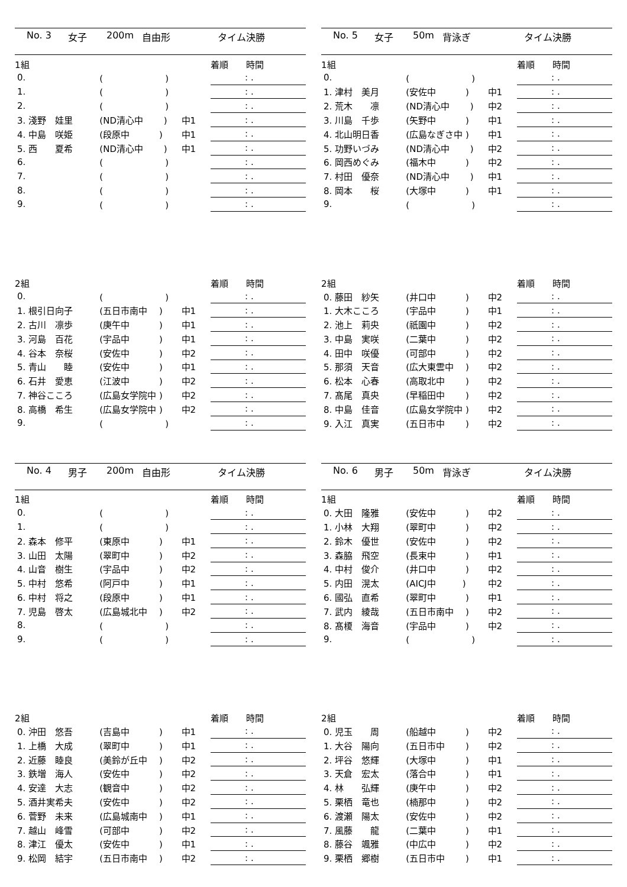No. 3 女子 200m 自由形 タイム決勝
| 1組 | | | 着順 時間 |
| 0. | ( ) | | : . |
| 1. | ( ) | | : . |
| 2. | ( ) | | : . |
| 3. 淺野 娃里 | (ND清心中 ) | 中1 | : . |
| 4. 中島 咲姫 | (段原中 ) | 中1 | : . |
| 5. 西 夏希 | (ND清心中 ) | 中1 | : . |
| 6. | ( ) | | : . |
| 7. | ( ) | | : . |
| 8. | ( ) | | : . |
| 9. | ( ) | | : . |
| 2組 | | | 着順 時間 |
| 0. | ( ) | | : . |
| 1. 根引日向子 | (五日市南中 ) | 中1 | : . |
| 2. 古川 凛歩 | (庚午中 ) | 中1 | : . |
| 3. 河島 百花 | (宇品中 ) | 中1 | : . |
| 4. 谷本 奈桜 | (安佐中 ) | 中2 | : . |
| 5. 青山 睦 | (安佐中 ) | 中1 | : . |
| 6. 石井 愛恵 | (江波中 ) | 中2 | : . |
| 7. 神谷こころ | (広島女学院中 ) | 中2 | : . |
| 8. 高橋 希生 | (広島女学院中 ) | 中2 | : . |
| 9. | ( ) | | : . |
No. 4 男子 200m 自由形 タイム決勝
| 1組 | | | 着順 時間 |
| 0. | ( ) | | : . |
| 1. | ( ) | | : . |
| 2. 森本 修平 | (東原中 ) | 中1 | : . |
| 3. 山田 太陽 | (翠町中 ) | 中2 | : . |
| 4. 山音 樹生 | (宇品中 ) | 中2 | : . |
| 5. 中村 悠希 | (阿戸中 ) | 中1 | : . |
| 6. 中村 将之 | (段原中 ) | 中1 | : . |
| 7. 児島 啓太 | (広島城北中 ) | 中2 | : . |
| 8. | ( ) | | : . |
| 9. | ( ) | | : . |
| 2組 | | | 着順 時間 |
| 0. 沖田 悠吾 | (吉島中 ) | 中1 | : . |
| 1. 上橋 大成 | (翠町中 ) | 中1 | : . |
| 2. 近藤 睦良 | (美鈴が丘中 ) | 中2 | : . |
| 3. 鉄増 海人 | (安佐中 ) | 中2 | : . |
| 4. 安達 大志 | (観音中 ) | 中2 | : . |
| 5. 酒井実希夫 | (安佐中 ) | 中2 | : . |
| 6. 菅野 未来 | (広島城南中 ) | 中1 | : . |
| 7. 越山 峰雪 | (可部中 ) | 中2 | : . |
| 8. 津江 優太 | (安佐中 ) | 中1 | : . |
| 9. 松岡 結宇 | (五日市南中 ) | 中2 | : . |
No. 5 女子 50m 背泳ぎ タイム決勝
| 1組 | | | 着順 時間 |
| 0. | ( ) | | : . |
| 1. 津村 美月 | (安佐中 ) | 中1 | : . |
| 2. 荒木 凛 | (ND清心中 ) | 中2 | : . |
| 3. 川島 千歩 | (矢野中 ) | 中1 | : . |
| 4. 北山明日香 | (広島なぎさ中 ) | 中1 | : . |
| 5. 功野いづみ | (ND清心中 ) | 中2 | : . |
| 6. 岡西めぐみ | (福木中 ) | 中2 | : . |
| 7. 村田 優奈 | (ND清心中 ) | 中1 | : . |
| 8. 岡本 桜 | (大塚中 ) | 中1 | : . |
| 9. | ( ) | | : . |
| 2組 | | | 着順 時間 |
| 0. 藤田 紗矢 | (井口中 ) | 中2 | : . |
| 1. 大木こころ | (宇品中 ) | 中1 | : . |
| 2. 池上 莉央 | (祇園中 ) | 中2 | : . |
| 3. 中島 実咲 | (二葉中 ) | 中2 | : . |
| 4. 田中 咲優 | (可部中 ) | 中2 | : . |
| 5. 那須 天音 | (広大東雲中 ) | 中2 | : . |
| 6. 松本 心春 | (高取北中 ) | 中2 | : . |
| 7. 髙尾 真央 | (早稲田中 ) | 中2 | : . |
| 8. 中島 佳音 | (広島女学院中 ) | 中2 | : . |
| 9. 入江 真実 | (五日市中 ) | 中2 | : . |
No. 6 男子 50m 背泳ぎ タイム決勝
| 1組 | | | 着順 時間 |
| 0. 大田 隆雅 | (安佐中 ) | 中2 | : . |
| 1. 小林 大翔 | (翠町中 ) | 中2 | : . |
| 2. 鈴木 優世 | (安佐中 ) | 中2 | : . |
| 3. 森脇 飛空 | (長束中 ) | 中1 | : . |
| 4. 中村 俊介 | (井口中 ) | 中2 | : . |
| 5. 内田 滉太 | (AICJ中 ) | 中2 | : . |
| 6. 國弘 直希 | (翠町中 ) | 中1 | : . |
| 7. 武内 綾哉 | (五日市南中 ) | 中2 | : . |
| 8. 髙榎 海音 | (宇品中 ) | 中2 | : . |
| 9. | ( ) | | : . |
| 2組 | | | 着順 時間 |
| 0. 児玉 周 | (船越中 ) | 中2 | : . |
| 1. 大谷 陽向 | (五日市中 ) | 中2 | : . |
| 2. 坪谷 悠輝 | (大塚中 ) | 中1 | : . |
| 3. 天倉 宏太 | (落合中 ) | 中1 | : . |
| 4. 林 弘輝 | (庚午中 ) | 中2 | : . |
| 5. 栗栖 竜也 | (楠那中 ) | 中2 | : . |
| 6. 渡瀬 陽太 | (安佐中 ) | 中2 | : . |
| 7. 風藤 龍 | (二葉中 ) | 中1 | : . |
| 8. 藤谷 颯雅 | (中広中 ) | 中2 | : . |
| 9. 栗栖 郷樹 | (五日市中 ) | 中1 | : . |